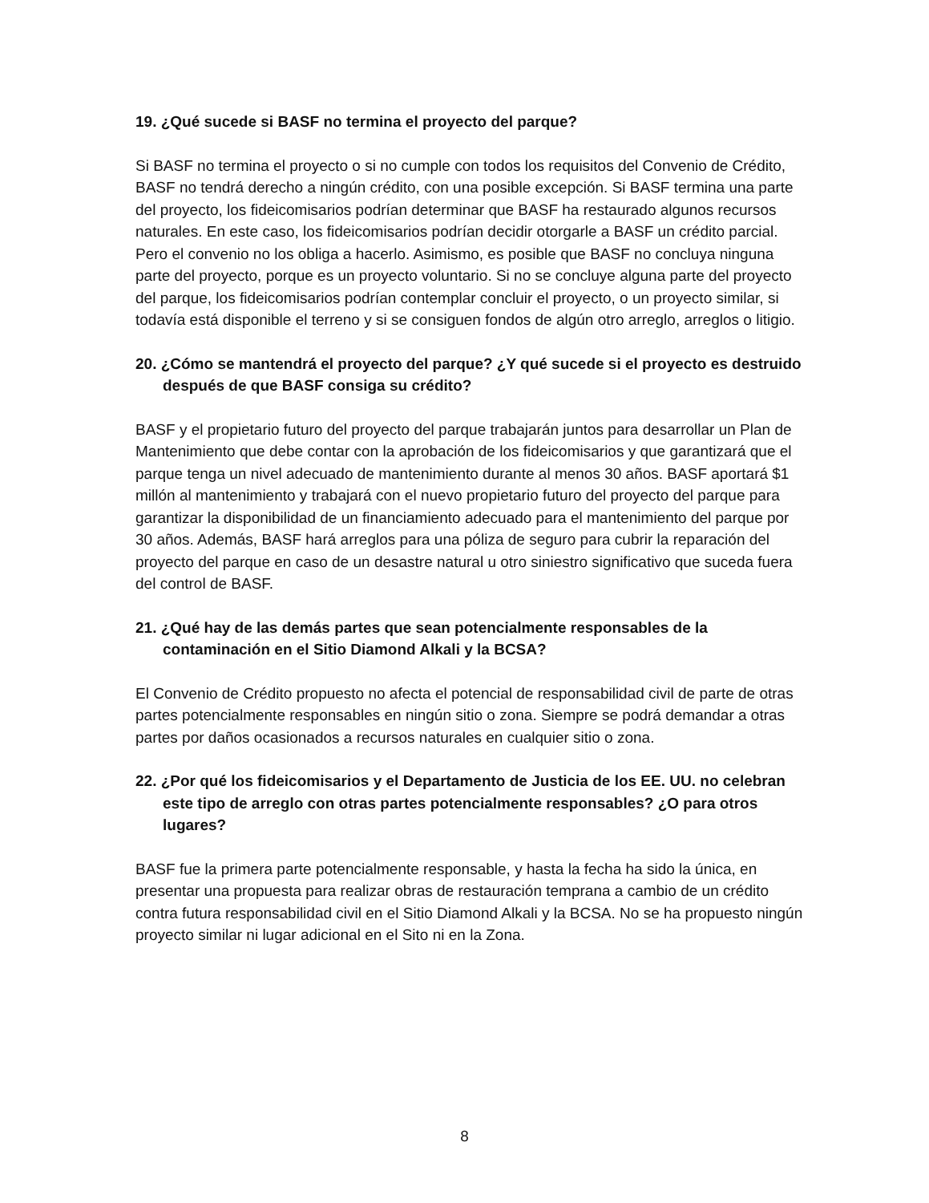19. ¿Qué sucede si BASF no termina el proyecto del parque?
Si BASF no termina el proyecto o si no cumple con todos los requisitos del Convenio de Crédito, BASF no tendrá derecho a ningún crédito, con una posible excepción. Si BASF termina una parte del proyecto, los fideicomisarios podrían determinar que BASF ha restaurado algunos recursos naturales. En este caso, los fideicomisarios podrían decidir otorgarle a BASF un crédito parcial. Pero el convenio no los obliga a hacerlo. Asimismo, es posible que BASF no concluya ninguna parte del proyecto, porque es un proyecto voluntario. Si no se concluye alguna parte del proyecto del parque, los fideicomisarios podrían contemplar concluir el proyecto, o un proyecto similar, si todavía está disponible el terreno y si se consiguen fondos de algún otro arreglo, arreglos o litigio.
20. ¿Cómo se mantendrá el proyecto del parque? ¿Y qué sucede si el proyecto es destruido después de que BASF consiga su crédito?
BASF y el propietario futuro del proyecto del parque trabajarán juntos para desarrollar un Plan de Mantenimiento que debe contar con la aprobación de los fideicomisarios y que garantizará que el parque tenga un nivel adecuado de mantenimiento durante al menos 30 años. BASF aportará $1 millón al mantenimiento y trabajará con el nuevo propietario futuro del proyecto del parque para garantizar la disponibilidad de un financiamiento adecuado para el mantenimiento del parque por 30 años. Además, BASF hará arreglos para una póliza de seguro para cubrir la reparación del proyecto del parque en caso de un desastre natural u otro siniestro significativo que suceda fuera del control de BASF.
21. ¿Qué hay de las demás partes que sean potencialmente responsables de la contaminación en el Sitio Diamond Alkali y la BCSA?
El Convenio de Crédito propuesto no afecta el potencial de responsabilidad civil de parte de otras partes potencialmente responsables en ningún sitio o zona. Siempre se podrá demandar a otras partes por daños ocasionados a recursos naturales en cualquier sitio o zona.
22. ¿Por qué los fideicomisarios y el Departamento de Justicia de los EE. UU. no celebran este tipo de arreglo con otras partes potencialmente responsables? ¿O para otros lugares?
BASF fue la primera parte potencialmente responsable, y hasta la fecha ha sido la única, en presentar una propuesta para realizar obras de restauración temprana a cambio de un crédito contra futura responsabilidad civil en el Sitio Diamond Alkali y la BCSA. No se ha propuesto ningún proyecto similar ni lugar adicional en el Sito ni en la Zona.
8